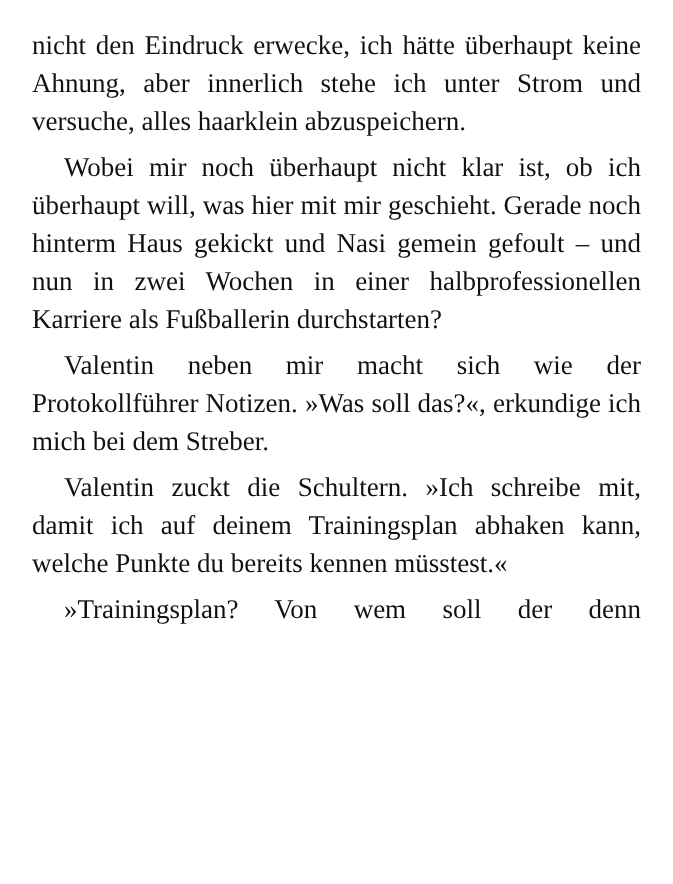nicht den Eindruck erwecke, ich hätte überhaupt keine Ahnung, aber innerlich stehe ich unter Strom und versuche, alles haarklein abzuspeichern.
Wobei mir noch überhaupt nicht klar ist, ob ich überhaupt will, was hier mit mir geschieht. Gerade noch hinterm Haus gekickt und Nasi gemein gefoult – und nun in zwei Wochen in einer halbprofessionellen Karriere als Fußballerin durchstarten?
Valentin neben mir macht sich wie der Protokollführer Notizen. »Was soll das?«, erkundige ich mich bei dem Streber.
Valentin zuckt die Schultern. »Ich schreibe mit, damit ich auf deinem Trainingsplan abhaken kann, welche Punkte du bereits kennen müsstest.«
»Trainingsplan? Von wem soll der denn